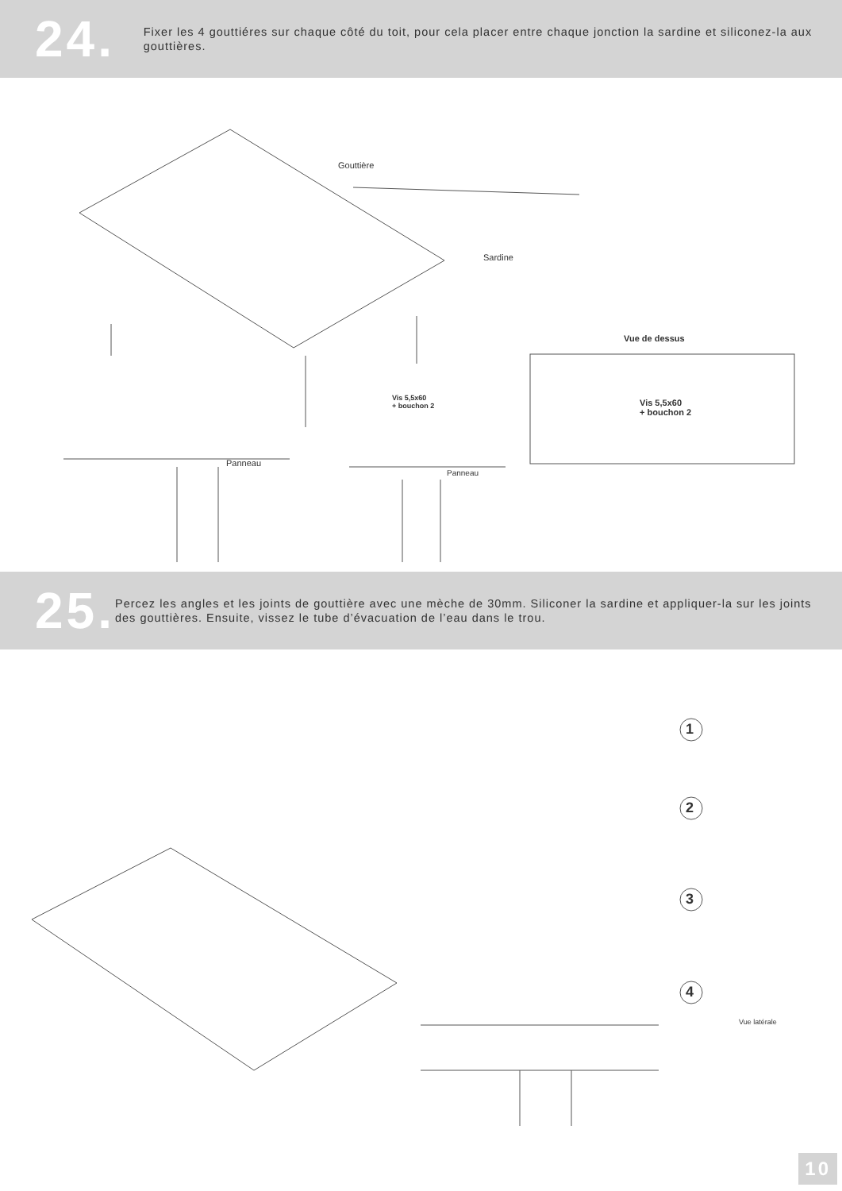24.
Fixer les 4 gouttiéres sur chaque côté du toit, pour cela placer entre chaque jonction la sardine et siliconez-la aux gouttières.
Gouttière
Sardine
Vue de dessus
Vis 5,5x60
+ bouchon 2
Vis 5,5x60
+ bouchon 2
Panneau
Panneau
25.
Percez les angles et les joints de gouttière avec une mèche de 30mm. Siliconer la sardine et appliquer-la sur les joints des gouttières. Ensuite, vissez le tube d’évacuation de l’eau dans le trou.
1
2
3
4
Vue latérale
10